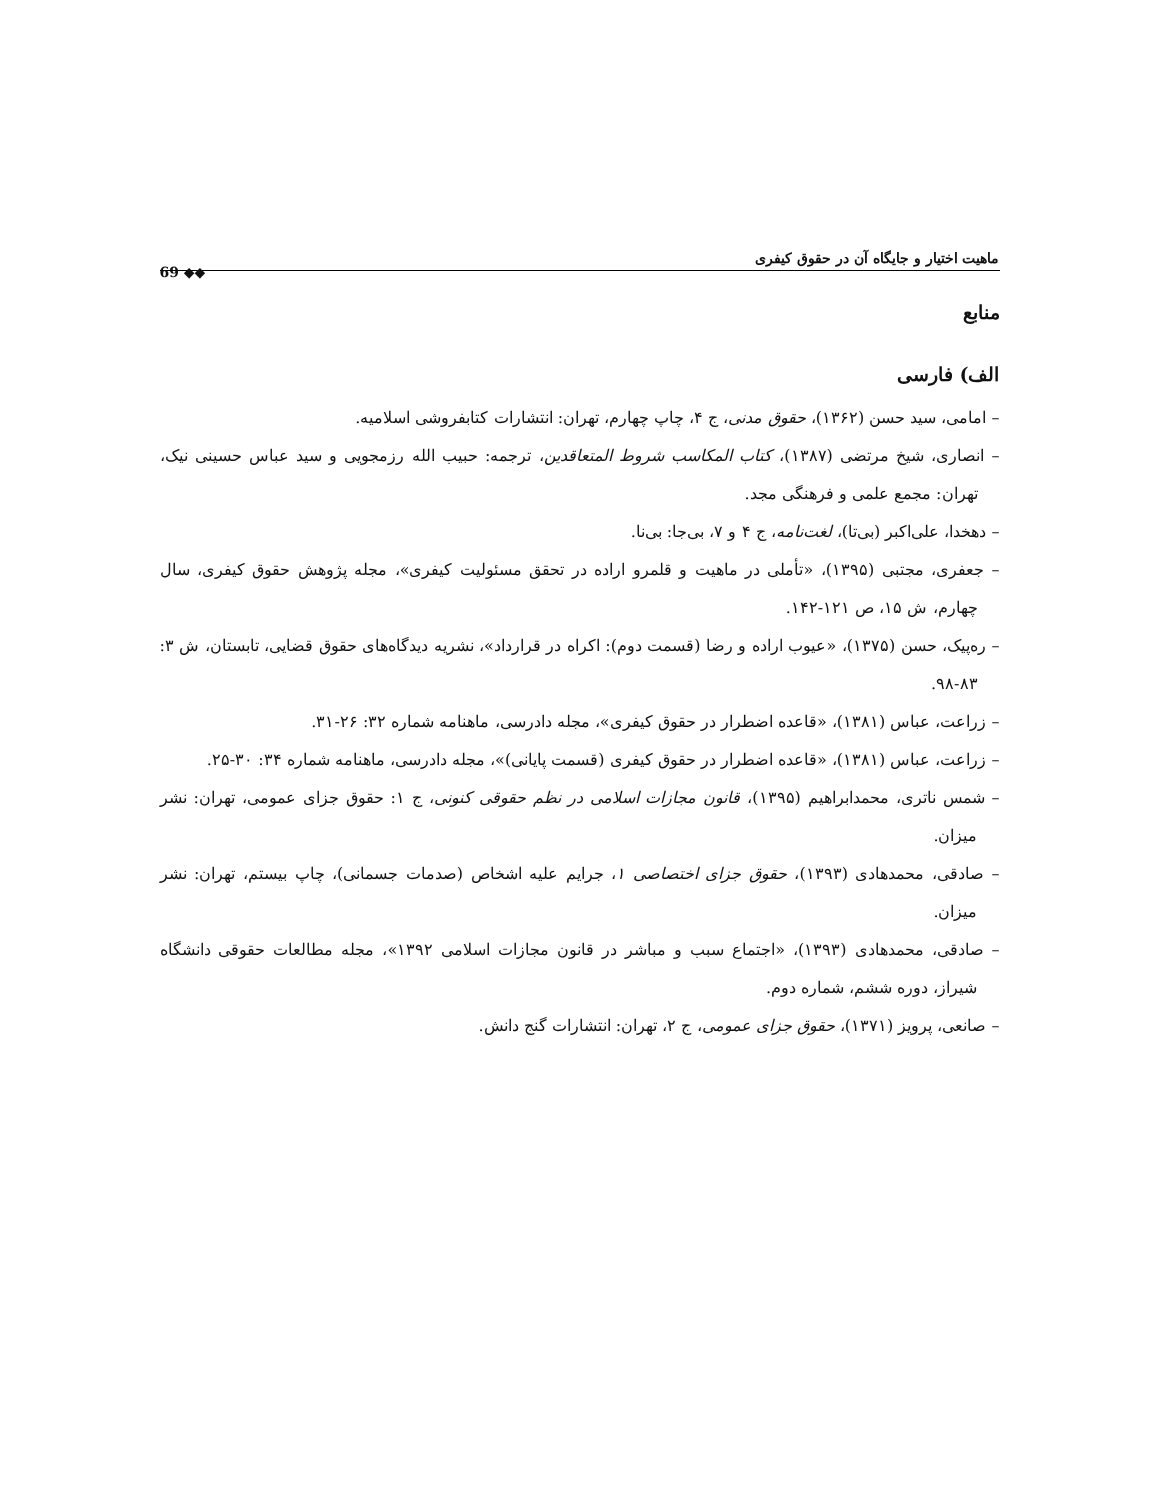ماهیت اختیار و جایگاه آن در حقوق کیفری 69 ◆◆
منابع
الف) فارسی
– امامی، سید حسن (۱۳۶۲)، حقوق مدنی، ج ۴، چاپ چهارم، تهران: انتشارات کتابفروشی اسلامیه.
– انصاری، شیخ مرتضی (۱۳۸۷)، کتاب المکاسب شروط المتعاقدین، ترجمه: حبیب الله رزمجویی و سید عباس حسینی نیک، تهران: مجمع علمی و فرهنگی مجد.
– دهخدا، علی‌اکبر (بی‌تا)، لغت‌نامه، ج ۴ و ۷، بی‌جا: بی‌نا.
– جعفری، مجتبی (۱۳۹۵)، «تأملی در ماهیت و قلمرو اراده در تحقق مسئولیت کیفری»، مجله پژوهش حقوق کیفری، سال چهارم، ش ۱۵، ص ۱۲۱-۱۴۲.
– ره‌پیک، حسن (۱۳۷۵)، «عیوب اراده و رضا (قسمت دوم): اکراه در قرارداد»، نشریه دیدگاه‌های حقوق قضایی، تابستان، ش ۳: ۸۳-۹۸.
– زراعت، عباس (۱۳۸۱)، «قاعده اضطرار در حقوق کیفری»، مجله دادرسی، ماهنامه شماره ۳۲: ۲۶-۳۱.
– زراعت، عباس (۱۳۸۱)، «قاعده اضطرار در حقوق کیفری (قسمت پایانی)»، مجله دادرسی، ماهنامه شماره ۳۴: ۳۰-۲۵.
– شمس ناتری، محمدابراهیم (۱۳۹۵)، قانون مجازات اسلامی در نظم حقوقی کنونی، ج ۱: حقوق جزای عمومی، تهران: نشر میزان.
– صادقی، محمدهادی (۱۳۹۳)، حقوق جزای اختصاصی ۱، جرایم علیه اشخاص (صدمات جسمانی)، چاپ بیستم، تهران: نشر میزان.
– صادقی، محمدهادی (۱۳۹۳)، «اجتماع سبب و مباشر در قانون مجازات اسلامی ۱۳۹۲»، مجله مطالعات حقوقی دانشگاه شیراز، دوره ششم، شماره دوم.
– صانعی، پرویز (۱۳۷۱)، حقوق جزای عمومی، ج ۲، تهران: انتشارات گنج دانش.